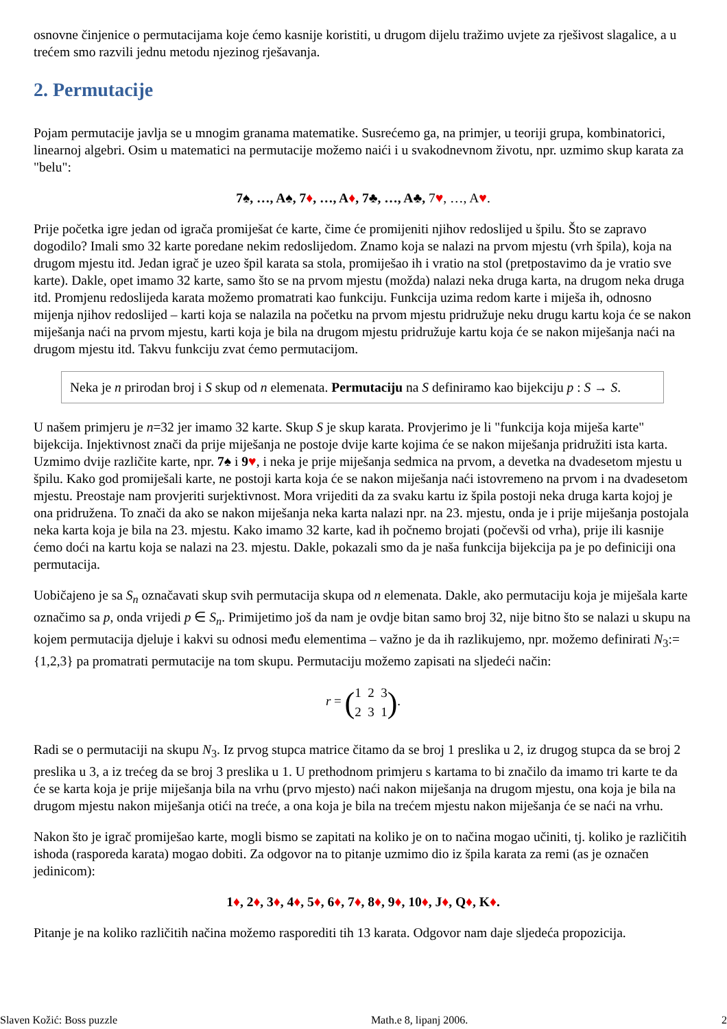osnovne činjenice o permutacijama koje ćemo kasnije koristiti, u drugom dijelu tražimo uvjete za rješivost slagalice, a u trećem smo razvili jednu metodu njezinog rješavanja.
2. Permutacije
Pojam permutacije javlja se u mnogim granama matematike. Susrećemo ga, na primjer, u teoriji grupa, kombinatorici, linearnoj algebri. Osim u matematici na permutacije možemo naići i u svakodnevnom životu, npr. uzmimo skup karata za "belu":
7♠, …, A♠, 7♦, …, A♦, 7♣, …, A♣, 7♥, …, A♥.
Prije početka igre jedan od igrača promiješat će karte, čime će promijeniti njihov redoslijed u špilu. Što se zapravo dogodilo? Imali smo 32 karte poredane nekim redoslijedom. Znamo koja se nalazi na prvom mjestu (vrh špila), koja na drugom mjestu itd. Jedan igrač je uzeo špil karata sa stola, promiješao ih i vratio na stol (pretpostavimo da je vratio sve karte). Dakle, opet imamo 32 karte, samo što se na prvom mjestu (možda) nalazi neka druga karta, na drugom neka druga itd. Promjenu redoslijeda karata možemo promatrati kao funkciju. Funkcija uzima redom karte i miješa ih, odnosno mijenja njihov redoslijed – karti koja se nalazila na početku na prvom mjestu pridružuje neku drugu kartu koja će se nakon miješanja naći na prvom mjestu, karti koja je bila na drugom mjestu pridružuje kartu koja će se nakon miješanja naći na drugom mjestu itd. Takvu funkciju zvat ćemo permutacijom.
Neka je n prirodan broj i S skup od n elemenata. Permutaciju na S definiramo kao bijekciju p : S → S.
U našem primjeru je n=32 jer imamo 32 karte. Skup S je skup karata. Provjerimo je li "funkcija koja miješa karte" bijekcija. Injektivnost znači da prije miješanja ne postoje dvije karte kojima će se nakon miješanja pridružiti ista karta. Uzmimo dvije različite karte, npr. 7♠ i 9♥, i neka je prije miješanja sedmica na prvom, a devetka na dvadesetom mjestu u špilu. Kako god promiješali karte, ne postoji karta koja će se nakon miješanja naći istovremeno na prvom i na dvadesetom mjestu. Preostaje nam provjeriti surjektivnost. Mora vrijediti da za svaku kartu iz špila postoji neka druga karta kojoj je ona pridružena. To znači da ako se nakon miješanja neka karta nalazi npr. na 23. mjestu, onda je i prije miješanja postojala neka karta koja je bila na 23. mjestu. Kako imamo 32 karte, kad ih počnemo brojati (počevši od vrha), prije ili kasnije ćemo doći na kartu koja se nalazi na 23. mjestu. Dakle, pokazali smo da je naša funkcija bijekcija pa je po definiciji ona permutacija.
Uobičajeno je sa S<sub>n</sub> označavati skup svih permutacija skupa od n elemenata. Dakle, ako permutaciju koja je miješala karte označimo sa p, onda vrijedi p ∈ S<sub>n</sub>. Primijetimo još da nam je ovdje bitan samo broj 32, nije bitno što se nalazi u skupu na kojem permutacija djeluje i kakvi su odnosi među elementima – važno je da ih razlikujemo, npr. možemo definirati N<sub>3</sub>:={1,2,3} pa promatrati permutacije na tom skupu. Permutaciju možemo zapisati na sljedeći način:
r = (1 2 3
2 3 1).
Radi se o permutaciji na skupu N<sub>3</sub>. Iz prvog stupca matrice čitamo da se broj 1 preslika u 2, iz drugog stupca da se broj 2 preslika u 3, a iz trećeg da se broj 3 preslika u 1. U prethodnom primjeru s kartama to bi značilo da imamo tri karte te da će se karta koja je prije miješanja bila na vrhu (prvo mjesto) naći nakon miješanja na drugom mjestu, ona koja je bila na drugom mjestu nakon miješanja otići na treće, a ona koja je bila na trećem mjestu nakon miješanja će se naći na vrhu.
Nakon što je igrač promiješao karte, mogli bismo se zapitati na koliko je on to načina mogao učiniti, tj. koliko je različitih ishoda (rasporeda karata) mogao dobiti. Za odgovor na to pitanje uzmimo dio iz špila karata za remi (as je označen jedinicom):
1♦, 2♦, 3♦, 4♦, 5♦, 6♦, 7♦, 8♦, 9♦, 10♦, J♦, Q♦, K♦.
Pitanje je na koliko različitih načina možemo rasporediti tih 13 karata. Odgovor nam daje sljedeća propozicija.
Slaven Kožić: Boss puzzle Math.e 8, lipanj 2006. 2